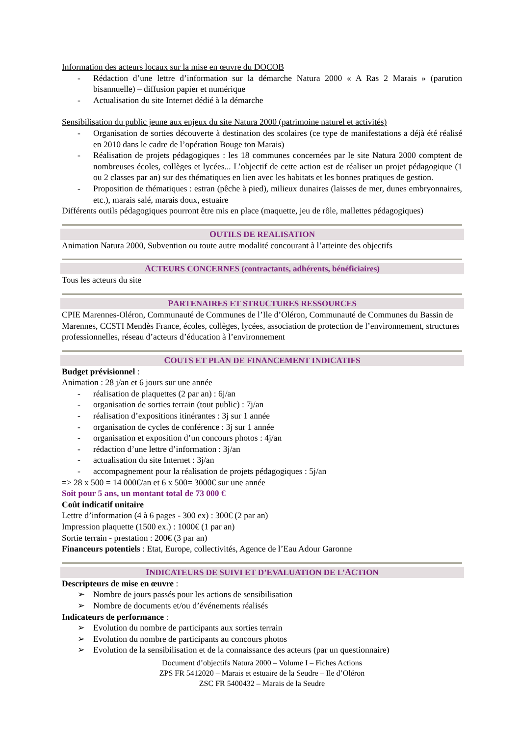Information des acteurs locaux sur la mise en œuvre du DOCOB
- Rédaction d’une lettre d’information sur la démarche Natura 2000 « A Ras 2 Marais » (parution bisannuelle) – diffusion papier et numérique
- Actualisation du site Internet dédié à la démarche
Sensibilisation du public jeune aux enjeux du site Natura 2000 (patrimoine naturel et activités)
- Organisation de sorties découverte à destination des scolaires (ce type de manifestations a déjà été réalisé en 2010 dans le cadre de l’opération Bouge ton Marais)
- Réalisation de projets pédagogiques : les 18 communes concernées par le site Natura 2000 comptent de nombreuses écoles, collèges et lycées... L’objectif de cette action est de réaliser un projet pédagogique (1 ou 2 classes par an) sur des thématiques en lien avec les habitats et les bonnes pratiques de gestion.
- Proposition de thématiques : estran (pêche à pied), milieux dunaires (laisses de mer, dunes embryonnaires, etc.), marais salé, marais doux, estuaire
Différents outils pédagogiques pourront être mis en place (maquette, jeu de rôle, mallettes pédagogiques)
OUTILS DE REALISATION
Animation Natura 2000, Subvention ou toute autre modalité concourant à l’atteinte des objectifs
ACTEURS CONCERNES (contractants, adhérents, bénéficiaires)
Tous les acteurs du site
PARTENAIRES ET STRUCTURES RESSOURCES
CPIE Marennes-Oléron, Communauté de Communes de l’Ile d’Oléron, Communauté de Communes du Bassin de Marennes, CCSTI Mendès France, écoles, collèges, lycées, association de protection de l’environnement, structures professionnelles, réseau d’acteurs d’éducation à l’environnement
COUTS ET PLAN DE FINANCEMENT INDICATIFS
Budget prévisionnel :
Animation : 28 j/an et 6 jours sur une année
- réalisation de plaquettes (2 par an) : 6j/an
- organisation de sorties terrain (tout public) : 7j/an
- réalisation d’expositions itinérantes : 3j sur 1 année
- organisation de cycles de conférence : 3j sur 1 année
- organisation et exposition d’un concours photos : 4j/an
- rédaction d’une lettre d’information : 3j/an
- actualisation du site Internet : 3j/an
- accompagnement pour la réalisation de projets pédagogiques : 5j/an
=> 28 x 500 = 14 000€/an et 6 x 500= 3000€ sur une année
Soit pour 5 ans, un montant total de 73 000 €
Coût indicatif unitaire
Lettre d’information (4 à 6 pages - 300 ex) : 300€ (2 par an)
Impression plaquette (1500 ex.) : 1000€ (1 par an)
Sortie terrain - prestation : 200€ (3 par an)
Financeurs potentiels : Etat, Europe, collectivités, Agence de l’Eau Adour Garonne
INDICATEURS DE SUIVI ET D’EVALUATION DE L’ACTION
Descripteurs de mise en œuvre :
➢ Nombre de jours passés pour les actions de sensibilisation
➢ Nombre de documents et/ou d’événements réalisés
Indicateurs de performance :
➢ Evolution du nombre de participants aux sorties terrain
➢ Evolution du nombre de participants au concours photos
➢ Evolution de la sensibilisation et de la connaissance des acteurs (par un questionnaire)
Document d’objectifs Natura 2000 – Volume I – Fiches Actions
ZPS FR 5412020 – Marais et estuaire de la Seudre – Ile d’Oléron
ZSC FR 5400432 – Marais de la Seudre